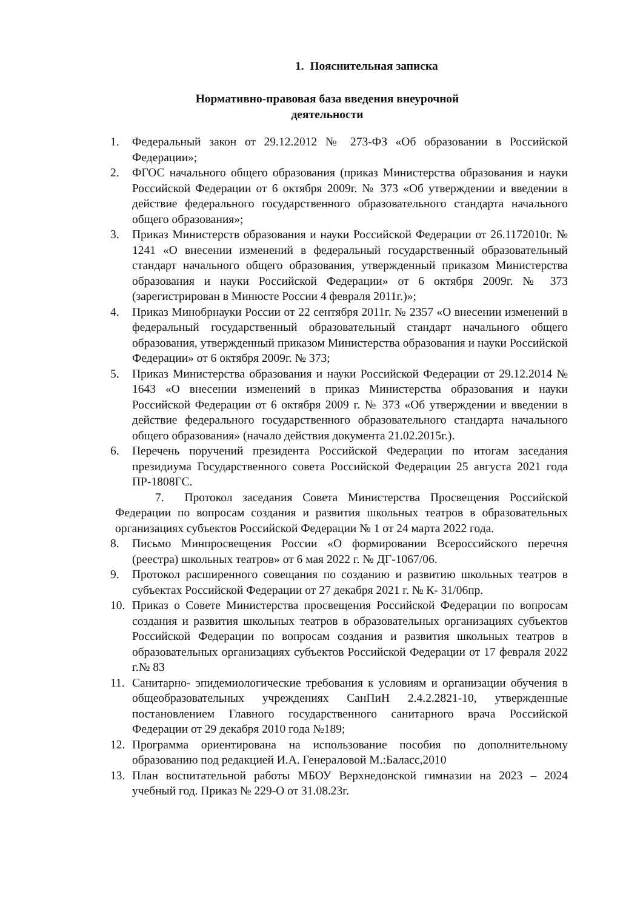1. Пояснительная записка
Нормативно-правовая база введения внеурочной деятельности
1. Федеральный закон от 29.12.2012 № 273-ФЗ «Об образовании в Российской Федерации»;
2. ФГОС начального общего образования (приказ Министерства образования и науки Российской Федерации от 6 октября 2009г. № 373 «Об утверждении и введении в действие федерального государственного образовательного стандарта начального общего образования»;
3. Приказ Министерств образования и науки Российской Федерации от 26.1172010г. № 1241 «О внесении изменений в федеральный государственный образовательный стандарт начального общего образования, утвержденный приказом Министерства образования и науки Российской Федерации» от 6 октября 2009г. № 373 (зарегистрирован в Минюсте России 4 февраля 2011г.)»;
4. Приказ Минобрнауки России от 22 сентября 2011г. № 2357 «О внесении изменений в федеральный государственный образовательный стандарт начального общего образования, утвержденный приказом Министерства образования и науки Российской Федерации» от 6 октября 2009г. № 373;
5. Приказ Министерства образования и науки Российской Федерации от 29.12.2014 № 1643 «О внесении изменений в приказ Министерства образования и науки Российской Федерации от 6 октября 2009 г. № 373 «Об утверждении и введении в действие федерального государственного образовательного стандарта начального общего образования» (начало действия документа 21.02.2015г.).
6. Перечень поручений президента Российской Федерации по итогам заседания президиума Государственного совета Российской Федерации 25 августа 2021 года ПР-1808ГС.
7. Протокол заседания Совета Министерства Просвещения Российской Федерации по вопросам создания и развития школьных театров в образовательных организациях субъектов Российской Федерации № 1 от 24 марта 2022 года.
8. Письмо Минпросвещения России «О формировании Всероссийского перечня (реестра) школьных театров» от 6 мая 2022 г. № ДГ-1067/06.
9. Протокол расширенного совещания по созданию и развитию школьных театров в субъектах Российской Федерации от 27 декабря 2021 г. № К- 31/06пр.
10. Приказ о Совете Министерства просвещения Российской Федерации по вопросам создания и развития школьных театров в образовательных организациях субъектов Российской Федерации по вопросам создания и развития школьных театров в образовательных организациях субъектов Российской Федерации от 17 февраля 2022 г.№ 83
11. Санитарно- эпидемиологические требования к условиям и организации обучения в общеобразовательных учреждениях СанПиН 2.4.2.2821-10, утвержденные постановлением Главного государственного санитарного врача Российской Федерации от 29 декабря 2010 года №189;
12. Программа ориентирована на использование пособия по дополнительному образованию под редакцией И.А. Генераловой М.:Баласс,2010
13. План воспитательной работы МБОУ Верхнедонской гимназии на 2023 – 2024 учебный год. Приказ № 229-О от 31.08.23г.